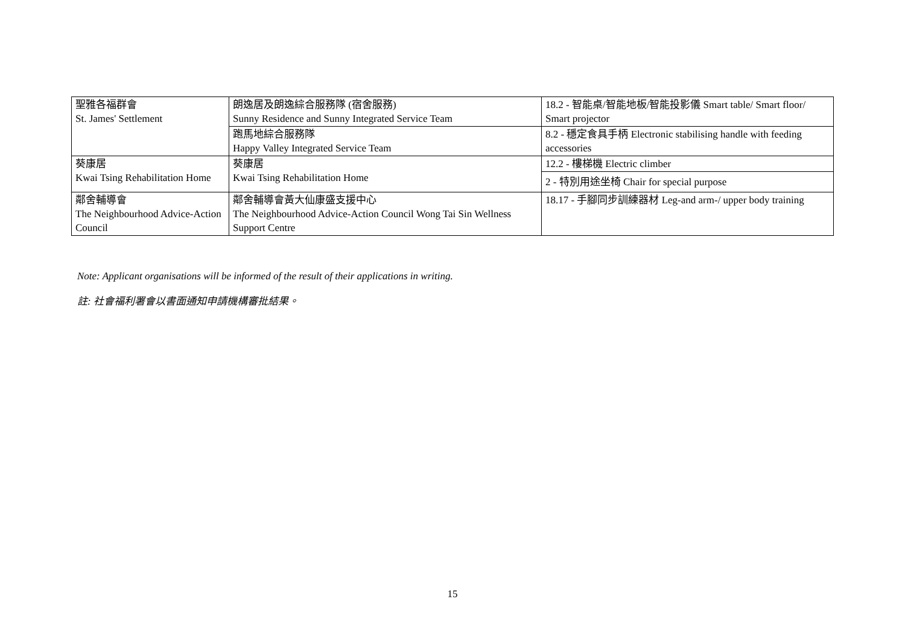| 聖雅各福群會 St. James' Settlement | 朗逸居及朗逸綜合服務隊 (宿舍服務) Sunny Residence and Sunny Integrated Service Team | 18.2 - 智能桌/智能地板/智能投影儀 Smart table/ Smart floor/ Smart projector |
| | 跑馬地綜合服務隊 Happy Valley Integrated Service Team | 8.2 - 穩定食具手柄 Electronic stabilising handle with feeding accessories |
| 葵康居 Kwai Tsing Rehabilitation Home | 葵康居 Kwai Tsing Rehabilitation Home | 12.2 - 樓梯機 Electric climber |
| | | 2 - 特別用途坐椅 Chair for special purpose |
| 鄰舍輔導會 The Neighbourhood Advice-Action Council | 鄰舍輔導會黃大仙康盛支援中心 The Neighbourhood Advice-Action Council Wong Tai Sin Wellness Support Centre | 18.17 - 手腳同步訓練器材 Leg-and arm-/ upper body training |
Note: Applicant organisations will be informed of the result of their applications in writing.
註: 社會福利署會以書面通知申請機構審批結果。
15